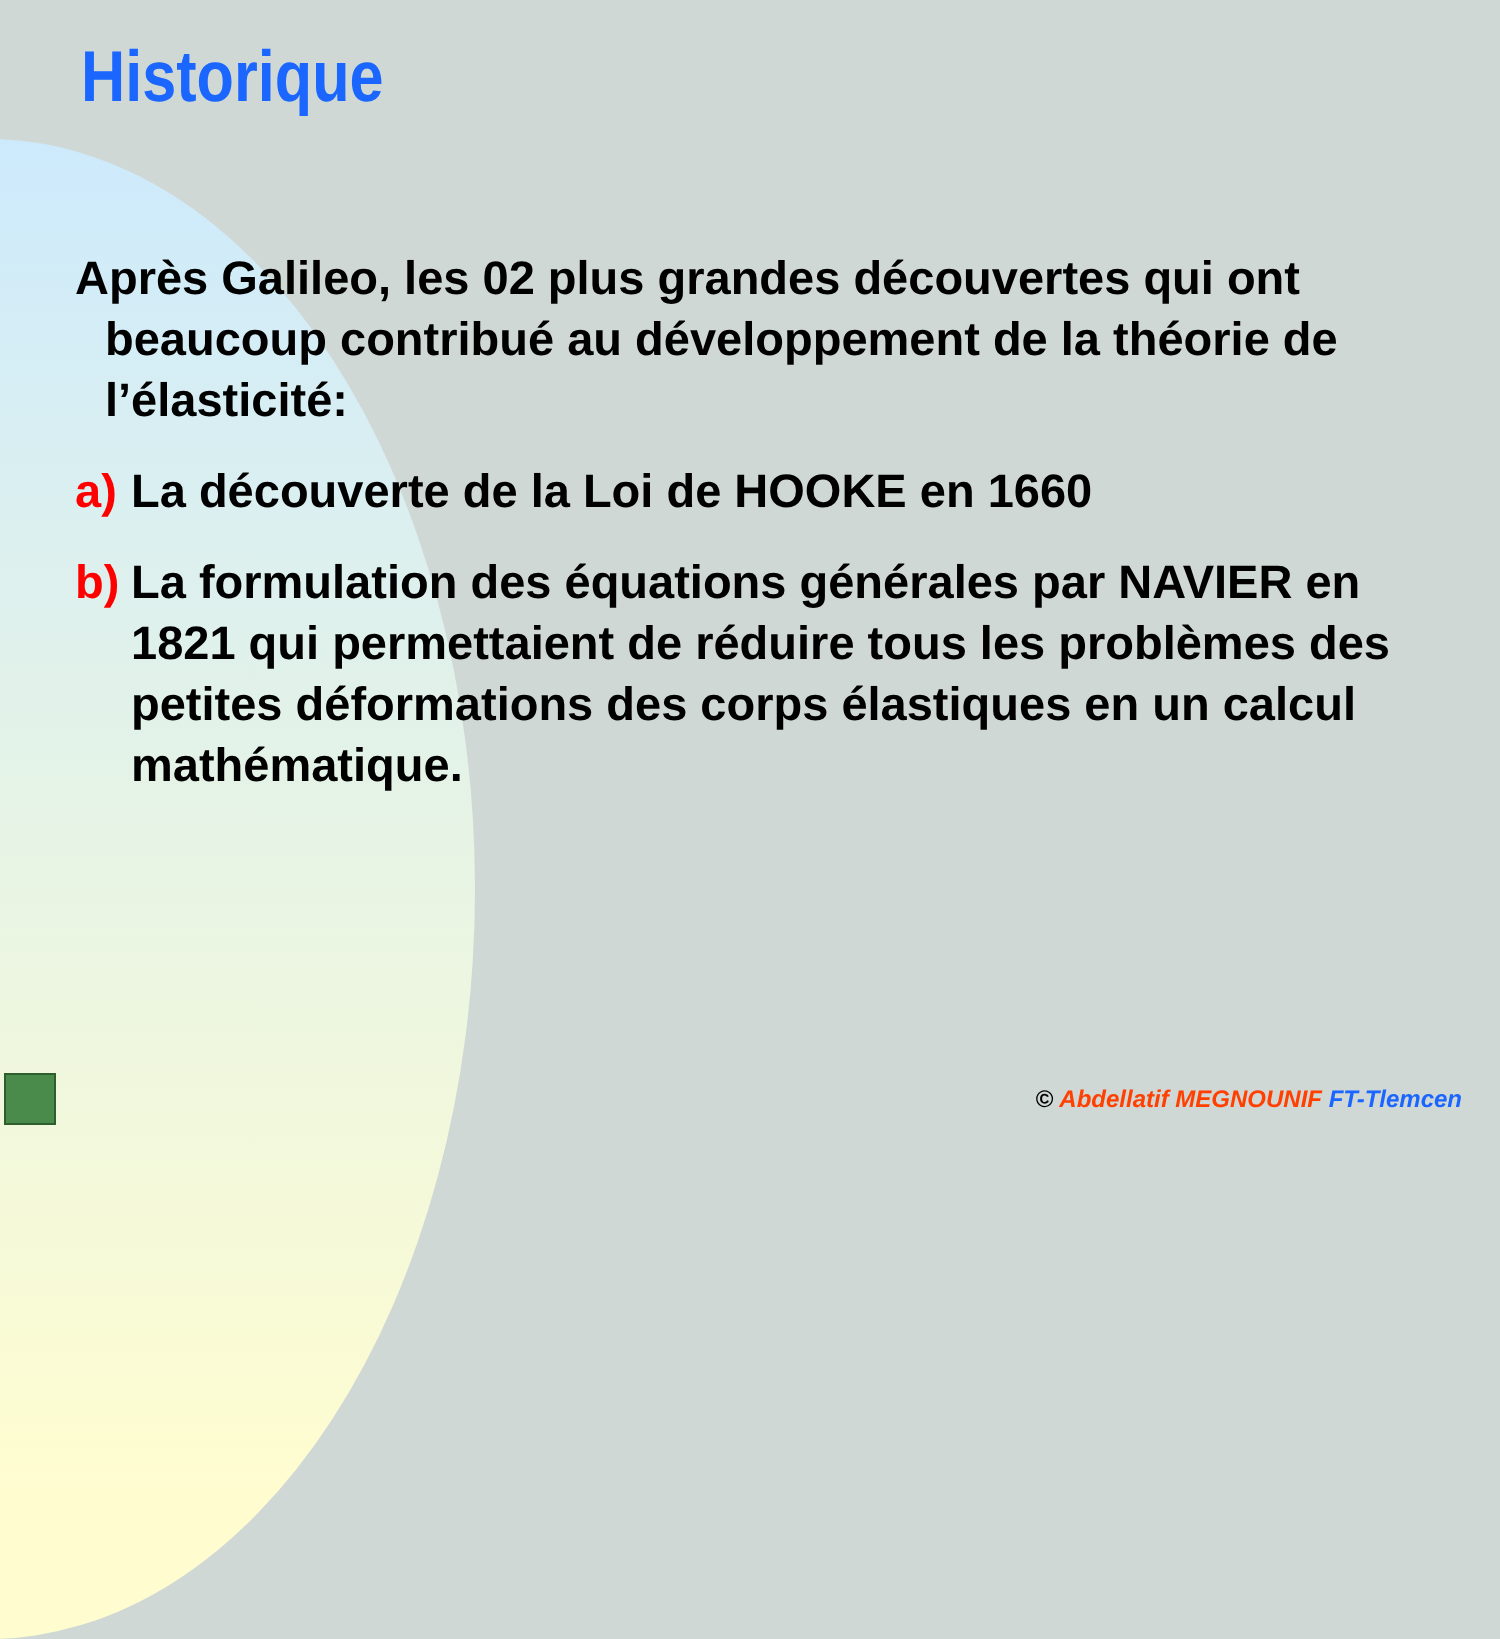Historique
Après Galileo, les 02 plus grandes découvertes qui ont beaucoup contribué au développement de la théorie de l’élasticité:
a) La découverte de la Loi de HOOKE en 1660
b) La formulation des équations générales par NAVIER en 1821 qui permettaient de réduire tous les problèmes des petites déformations des corps élastiques en un calcul mathématique.
© Abdellatif MEGNOUNIF FT-Tlemcen